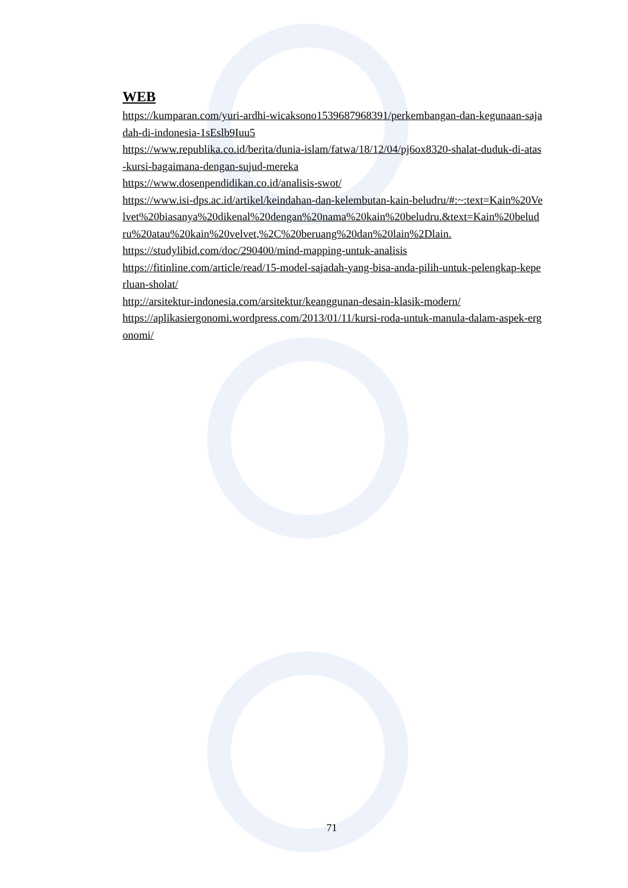WEB
https://kumparan.com/yuri-ardhi-wicaksono1539687968391/perkembangan-dan-kegunaan-sajadah-di-indonesia-1sEslb9Iuu5
https://www.republika.co.id/berita/dunia-islam/fatwa/18/12/04/pj6ox8320-shalat-duduk-di-atas-kursi-bagaimana-dengan-sujud-mereka
https://www.dosenpendidikan.co.id/analisis-swot/
https://www.isi-dps.ac.id/artikel/keindahan-dan-kelembutan-kain-beludru/#:~:text=Kain%20Velvet%20biasanya%20dikenal%20dengan%20nama%20kain%20beludru.&text=Kain%20beludru%20atau%20kain%20velvet,%2C%20beruang%20dan%20lain%2Dlain.
https://studylibid.com/doc/290400/mind-mapping-untuk-analisis
https://fitinline.com/article/read/15-model-sajadah-yang-bisa-anda-pilih-untuk-pelengkap-keperluan-sholat/
http://arsitektur-indonesia.com/arsitektur/keanggunan-desain-klasik-modern/
https://aplikasiergonomi.wordpress.com/2013/01/11/kursi-roda-untuk-manula-dalam-aspek-ergonomi/
71